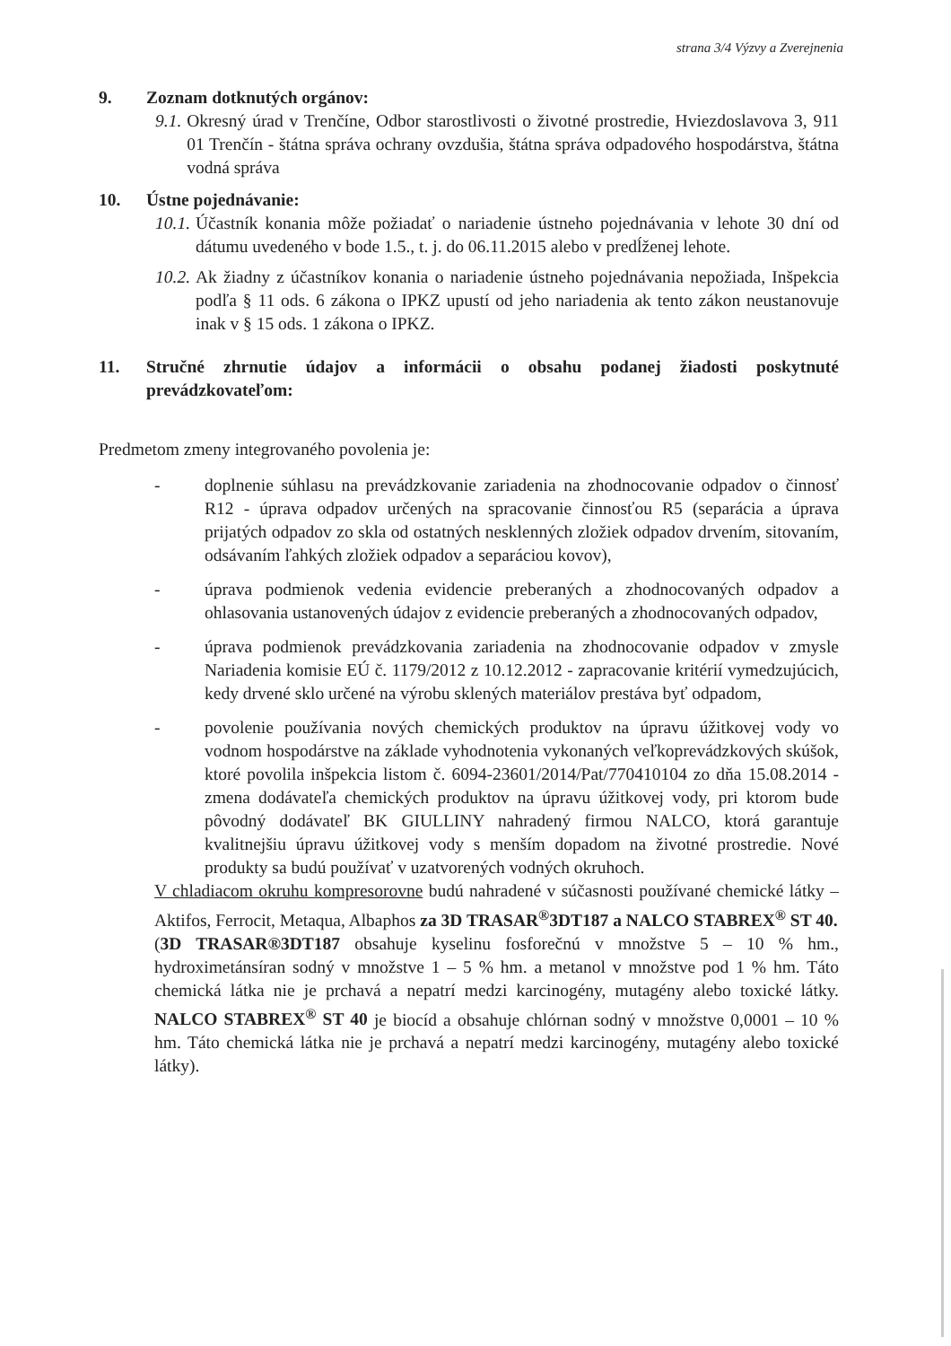strana 3/4 Výzvy a Zverejnenia
9. Zoznam dotknutých orgánov:
9.1. Okresný úrad v Trenčíne, Odbor starostlivosti o životné prostredie, Hviezdoslavova 3, 911 01 Trenčín - štátna správa ochrany ovzdušia, štátna správa odpadového hospodárstva, štátna vodná správa
10. Ústne pojednávanie:
10.1. Účastník konania môže požiadať o nariadenie ústneho pojednávania v lehote 30 dní od dátumu uvedeného v bode 1.5., t. j. do 06.11.2015 alebo v predĺženej lehote.
10.2. Ak žiadny z účastníkov konania o nariadenie ústneho pojednávania nepožiada, Inšpekcia podľa § 11 ods. 6 zákona o IPKZ upustí od jeho nariadenia ak tento zákon neustanovuje inak v § 15 ods. 1 zákona o IPKZ.
11. Stručné zhrnutie údajov a informácii o obsahu podanej žiadosti poskytnuté prevádzkovateľom:
Predmetom zmeny integrovaného povolenia je:
- doplnenie súhlasu na prevádzkovanie zariadenia na zhodnocovanie odpadov o činnosť R12 - úprava odpadov určených na spracovanie činnosťou R5 (separácia a úprava prijatých odpadov zo skla od ostatných nesklenných zložiek odpadov drvením, sitovaním, odsávaním ľahkých zložiek odpadov a separáciou kovov),
- úprava podmienok vedenia evidencie preberaných a zhodnocovaných odpadov a ohlasovania ustanovených údajov z evidencie preberaných a zhodnocovaných odpadov,
- úprava podmienok prevádzkovania zariadenia na zhodnocovanie odpadov v zmysle Nariadenia komisie EÚ č. 1179/2012 z 10.12.2012 - zapracovanie kritérií vymedzujúcich, kedy drvené sklo určené na výrobu sklených materiálov prestáva byť odpadom,
- povolenie používania nových chemických produktov na úpravu úžitkovej vody vo vodnom hospodárstve na základe vyhodnotenia vykonaných veľkoprevádzkových skúšok, ktoré povolila inšpekcia listom č. 6094-23601/2014/Pat/770410104 zo dňa 15.08.2014 - zmena dodávateľa chemických produktov na úpravu úžitkovej vody, pri ktorom bude pôvodný dodávateľ BK GIULLINY nahradený firmou NALCO, ktorá garantuje kvalitnejšiu úpravu úžitkovej vody s menším dopadom na životné prostredie. Nové produkty sa budú používať v uzatvorených vodných okruhoch.
V chladiacom okruhu kompresorovne budú nahradené v súčasnosti používané chemické látky – Aktifos, Ferrocit, Metaqua, Albaphos za 3D TRASAR<sup>®</sup>3DT187 a NALCO STABREX<sup>®</sup> ST 40.
(3D TRASAR®3DT187 obsahuje kyselinu fosforečnú v množstve 5 – 10 % hm., hydroximetánsíran sodný v množstve 1 – 5 % hm. a metanol v množstve pod 1 % hm. Táto chemická látka nie je prchavá a nepatrí medzi karcinogény, mutagény alebo toxické látky. NALCO STABREX<sup>®</sup> ST 40 je biocíd a obsahuje chlórnan sodný v množstve 0,0001 – 10 % hm. Táto chemická látka nie je prchavá a nepatrí medzi karcinogény, mutagény alebo toxické látky).